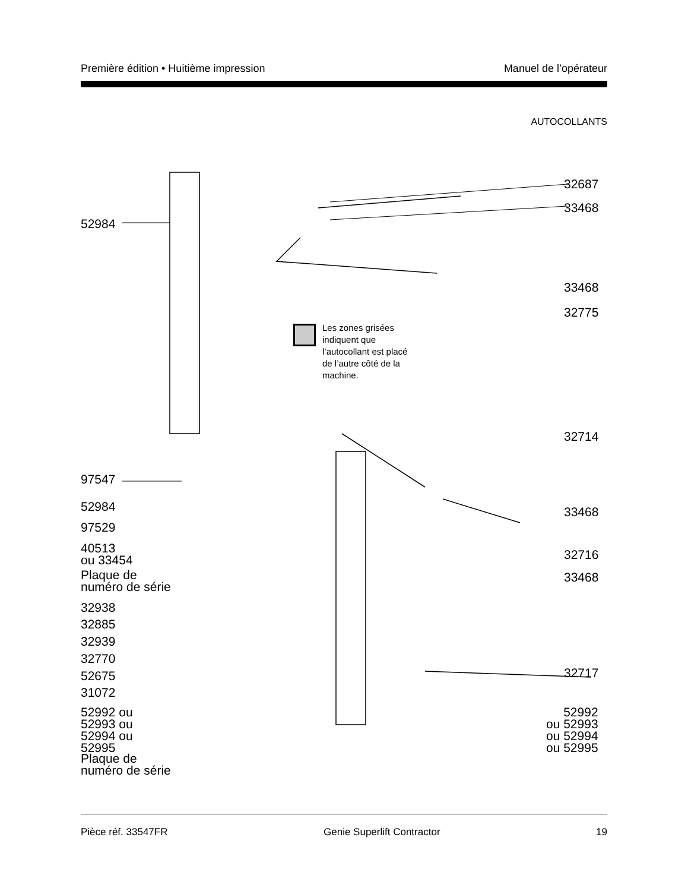Première édition • Huitième impression Manuel de l’opérateur
AUTOCOLLANTS
52984
97547
52984
97529
40513
ou 33454
Plaque de
numéro de série
32938
32885
32939
32770
52675
31072
52992 ou
52993 ou
52994 ou
52995
Plaque de
numéro de série
32687
33468
33468
32775
32714
33468
32716
33468
32717
52992
ou 52993
ou 52994
ou 52995
Les zones grisées indiquent que l’autocollant est placé de l’autre côté de la machine.
Pièce réf. 33547FR Genie Superlift Contractor 19